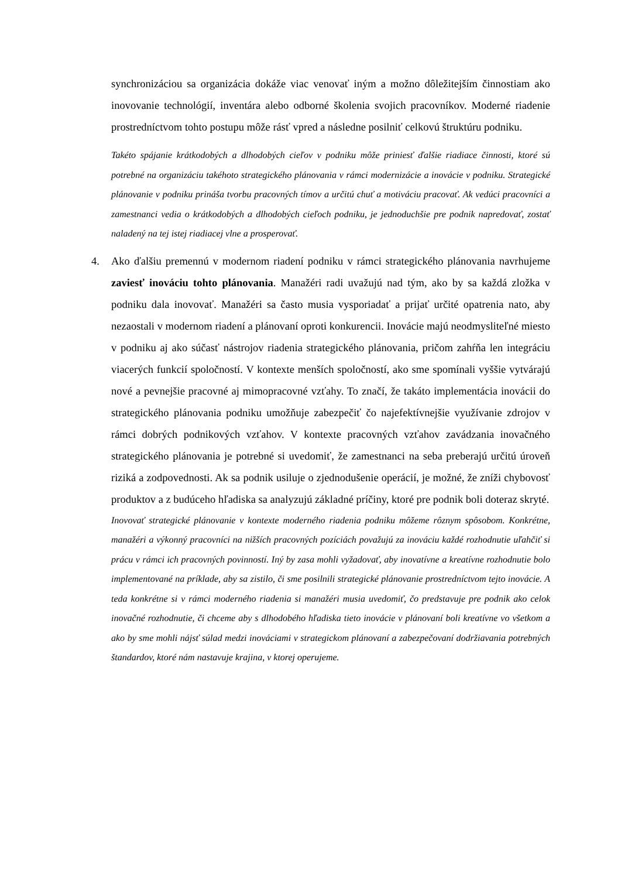synchronizáciou sa organizácia dokáže viac venovať iným a možno dôležitejším činnostiam ako inovovanie technológií, inventára alebo odborné školenia svojich pracovníkov. Moderné riadenie prostredníctvom tohto postupu môže rásť vpred a následne posilniť celkovú štruktúru podniku.
Takéto spájanie krátkodobých a dlhodobých cieľov v podniku môže priniesť ďalšie riadiace činnosti, ktoré sú potrebné na organizáciu takéhoto strategického plánovania v rámci modernizácie a inovácie v podniku. Strategické plánovanie v podniku prináša tvorbu pracovných tímov a určitú chuť a motiváciu pracovať. Ak vedúci pracovníci a zamestnanci vedia o krátkodobých a dlhodobých cieľoch podniku, je jednoduchšie pre podnik napredovať, zostať naladený na tej istej riadiacej vlne a prosperovať.
4. Ako ďalšiu premennú v modernom riadení podniku v rámci strategického plánovania navrhujeme zaviesť inováciu tohto plánovania. Manažéri radi uvažujú nad tým, ako by sa každá zložka v podniku dala inovovať. Manažéri sa často musia vysporiadať a prijať určité opatrenia nato, aby nezaostali v modernom riadení a plánovaní oproti konkurencii. Inovácie majú neodmysliteľné miesto v podniku aj ako súčasť nástrojov riadenia strategického plánovania, pričom zahŕňa len integráciu viacerých funkcií spoločností. V kontexte menších spoločností, ako sme spomínali vyššie vytvárajú nové a pevnejšie pracovné aj mimopracovné vzťahy. To značí, že takáto implementácia inovácii do strategického plánovania podniku umožňuje zabezpečiť čo najefektívnejšie využívanie zdrojov v rámci dobrých podnikových vzťahov. V kontexte pracovných vzťahov zavádzania inovačného strategického plánovania je potrebné si uvedomiť, že zamestnanci na seba preberajú určitú úroveň riziká a zodpovednosti. Ak sa podnik usiluje o zjednodušenie operácií, je možné, že zníži chybovosť produktov a z budúceho hľadiska sa analyzujú základné príčiny, ktoré pre podnik boli doteraz skryté.
Inovovať strategické plánovanie v kontexte moderného riadenia podniku môžeme rôznym spôsobom. Konkrétne, manažéri a výkonný pracovníci na nižších pracovných pozíciách považujú za inováciu každé rozhodnutie uľahčiť si prácu v rámci ich pracovných povinností. Iný by zasa mohli vyžadovať, aby inovatívne a kreatívne rozhodnutie bolo implementované na príklade, aby sa zistilo, či sme posilnili strategické plánovanie prostredníctvom tejto inovácie. A teda konkrétne si v rámci moderného riadenia si manažéri musia uvedomiť, čo predstavuje pre podnik ako celok inovačné rozhodnutie, či chceme aby s dlhodobého hľadiska tieto inovácie v plánovaní boli kreatívne vo všetkom a ako by sme mohli nájsť súlad medzi inováciami v strategickom plánovaní a zabezpečovaní dodržiavania potrebných štandardov, ktoré nám nastavuje krajina, v ktorej operujeme.